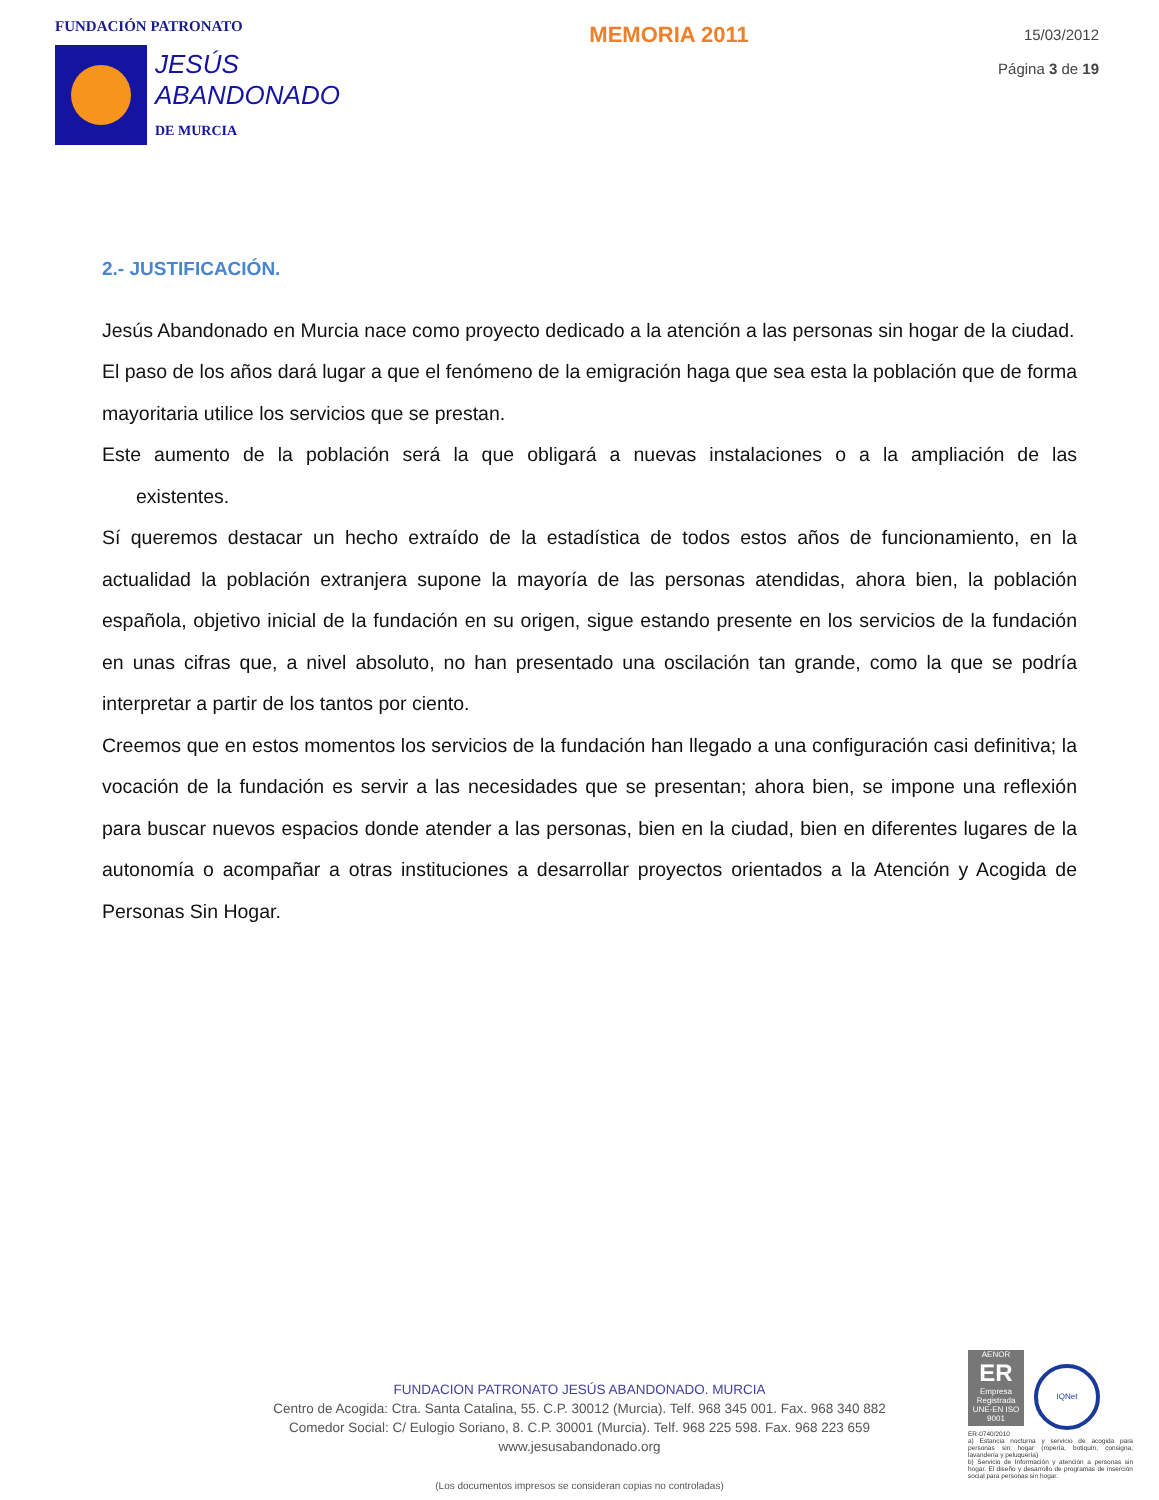FUNDACIÓN PATRONATO
JESÚS
ABANDONADO
DE MURCIA
MEMORIA 2011
15/03/2012
Página 3 de 19
2.- JUSTIFICACIÓN.
Jesús Abandonado en Murcia nace como proyecto dedicado a la atención a las personas sin hogar de la ciudad.
El paso de los años dará lugar a que el fenómeno de la emigración haga que sea esta la población que de forma mayoritaria utilice los servicios que se prestan.
Este aumento de la población será la que obligará a nuevas instalaciones o a la ampliación de las existentes.
Sí queremos destacar un hecho extraído de la estadística de todos estos años de funcionamiento, en la actualidad la población extranjera supone la mayoría de las personas atendidas, ahora bien, la población española, objetivo inicial de la fundación en su origen, sigue estando presente en los servicios de la fundación en unas cifras que, a nivel absoluto, no han presentado una oscilación tan grande, como la que se podría interpretar a partir de los tantos por ciento.
Creemos que en estos momentos los servicios de la fundación han llegado a una configuración casi definitiva; la vocación de la fundación es servir a las necesidades que se presentan; ahora bien, se impone una reflexión para buscar nuevos espacios donde atender a las personas, bien en la ciudad, bien en diferentes lugares de la autonomía o acompañar a otras instituciones a desarrollar proyectos orientados a la Atención y Acogida de Personas Sin Hogar.
FUNDACION PATRONATO JESÚS ABANDONADO. MURCIA
Centro de Acogida: Ctra. Santa Catalina, 55. C.P. 30012 (Murcia). Telf. 968 345 001. Fax. 968 340 882
Comedor Social: C/ Eulogio Soriano, 8. C.P. 30001 (Murcia). Telf. 968 225 598. Fax. 968 223 659
www.jesusabandonado.org
(Los documentos impresos se consideran copias no controladas)
AENOR
ER
Empresa Registrada
UNE-EN ISO 9001
IQNet
ER-0740/2010
a) Estancia nocturna y servicio de acogida para personas sin hogar (ropería, botiquín, consigna, lavandería y peluquería)
b) Servicio de Información y atención a personas sin hogar. El diseño y desarrollo de programas de inserción social para personas sin hogar.